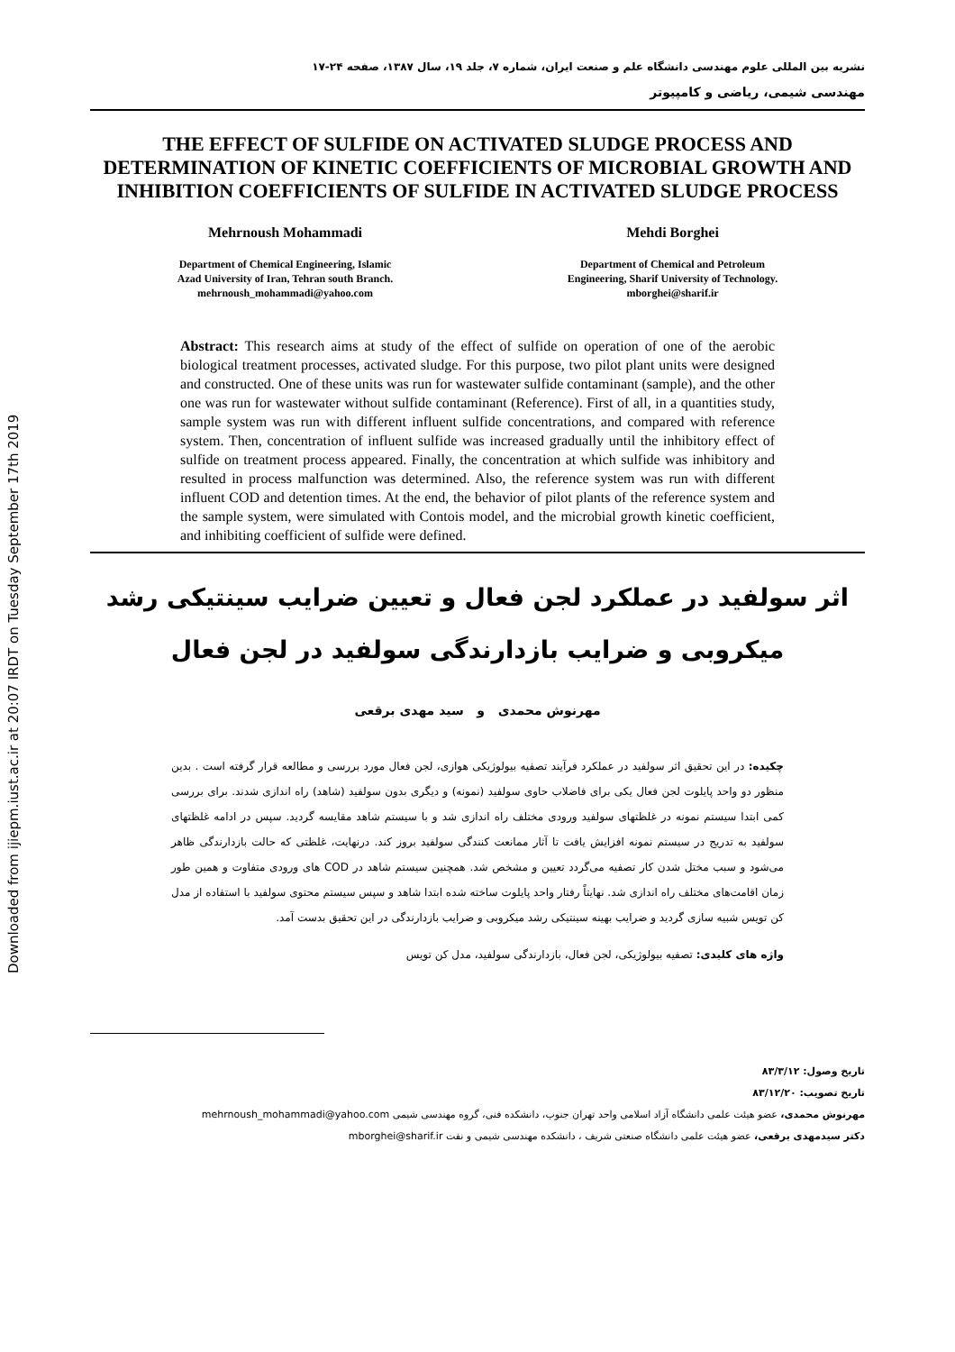Downloaded from ijiepm.iust.ac.ir at 20:07 IRDT on Tuesday September 17th 2019
نشریه بین المللی علوم مهندسی دانشگاه علم و صنعت ایران، شماره ۷، جلد ۱۹، سال ۱۳۸۷، صفحه ۲۴-۱۷
مهندسی شیمی، ریاضی و کامپیوتر
THE EFFECT OF SULFIDE ON ACTIVATED SLUDGE PROCESS AND DETERMINATION OF KINETIC COEFFICIENTS OF MICROBIAL GROWTH AND INHIBITION COEFFICIENTS OF SULFIDE IN ACTIVATED SLUDGE PROCESS
Mehrnoush Mohammadi
Department of Chemical Engineering, Islamic
Azad University of Iran, Tehran south Branch.
mehrnoush_mohammadi@yahoo.com
Mehdi Borghei
Department of Chemical and Petroleum
Engineering, Sharif University of Technology.
mborghei@sharif.ir
Abstract: This research aims at study of the effect of sulfide on operation of one of the aerobic biological treatment processes, activated sludge. For this purpose, two pilot plant units were designed and constructed. One of these units was run for wastewater sulfide contaminant (sample), and the other one was run for wastewater without sulfide contaminant (Reference). First of all, in a quantities study, sample system was run with different influent sulfide concentrations, and compared with reference system. Then, concentration of influent sulfide was increased gradually until the inhibitory effect of sulfide on treatment process appeared. Finally, the concentration at which sulfide was inhibitory and resulted in process malfunction was determined. Also, the reference system was run with different influent COD and detention times. At the end, the behavior of pilot plants of the reference system and the sample system, were simulated with Contois model, and the microbial growth kinetic coefficient, and inhibiting coefficient of sulfide were defined.
اثر سولفید در عملکرد لجن فعال و تعیین ضرایب سینتیکی رشد
میکروبی و ضرایب بازدارندگی سولفید در لجن فعال
مهرنوش محمدی و سید مهدی برقعی
چکیده: در این تحقیق اثر سولفید در عملکرد فرآیند تصفیه بیولوژیکی هوازی، لجن فعال مورد بررسی و مطالعه قرار گرفته است . بدین منظور دو واحد پایلوت لجن فعال یکی برای فاضلاب حاوی سولفید (نمونه) و دیگری بدون سولفید (شاهد) راه اندازی شدند. برای بررسی کمی ابتدا سیستم نمونه در غلظتهای سولفید ورودی مختلف راه اندازی شد و با سیستم شاهد مقایسه گردید. سپس در ادامه غلظتهای سولفید به تدریج در سیستم نمونه افزایش یافت تا آثار ممانعت کنندگی سولفید بروز کند. درنهایت، غلظتی که حالت بازدارندگی ظاهر می‌شود و سبب مختل شدن کار تصفیه می‌گردد تعیین و مشخص شد. همچنین سیستم شاهد در COD های ورودی متفاوت و همین طور زمان اقامت‌های مختلف راه اندازی شد. نهایتاً رفتار واحد پایلوت ساخته شده ابتدا شاهد و سپس سیستم محتوی سولفید با استفاده از مدل کن تویس شبیه سازی گردید و ضرایب بهینه سینتیکی رشد میکروبی و ضرایب بازدارندگی در این تحقیق بدست آمد.
واژه های کلیدی: تصفیه بیولوژیکی، لجن فعال، بازدارندگی سولفید، مدل کن تویس
تاریخ وصول: ۸۳/۳/۱۲
تاریخ تصویب: ۸۳/۱۲/۲۰
مهرنوش محمدی، عضو هیئت علمی دانشگاه آزاد اسلامی واحد تهران جنوب، دانشکده فنی، گروه مهندسی شیمی mehrnoush_mohammadi@yahoo.com
دکتر سیدمهدی برقعی، عضو هیئت علمی دانشگاه صنعتی شریف ، دانشکده مهندسی شیمی و نفت mborghei@sharif.ir